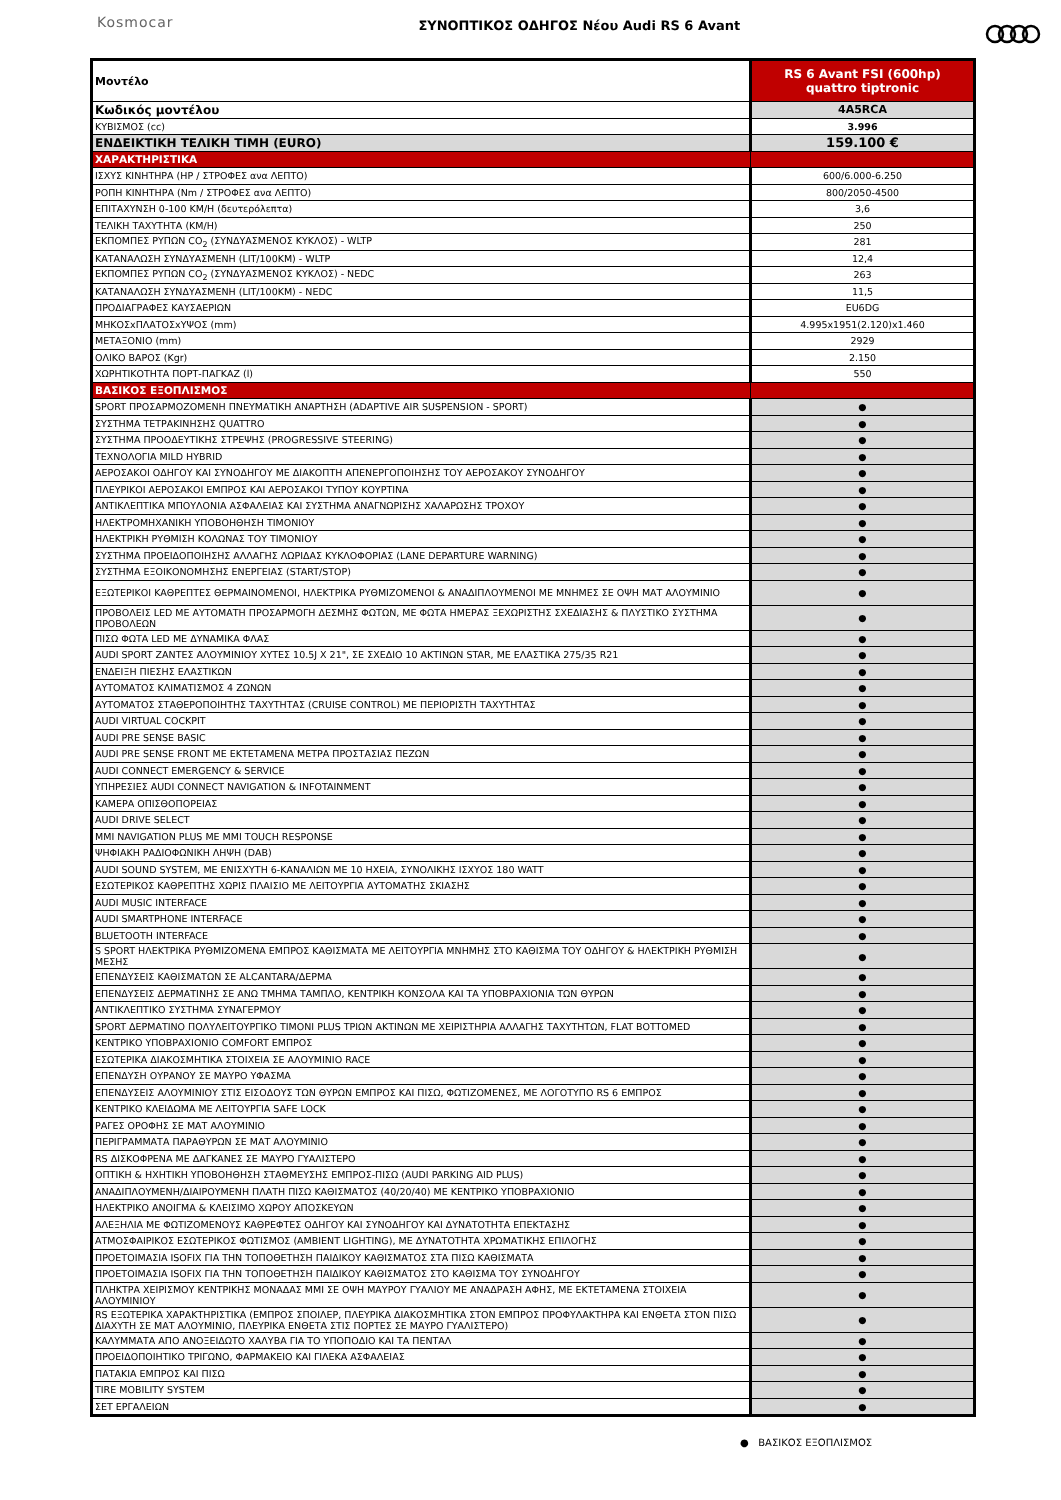Kosmocar
ΣΥΝΟΠΤΙΚΟΣ ΟΔΗΓΟΣ Νέου Audi RS 6 Avant
| Μοντέλο | RS 6 Avant FSI (600hp) quattro tiptronic |
| --- | --- |
| Κωδικός μοντέλου | 4A5RCA |
| ΚΥΒΙΣΜΟΣ (cc) | 3.996 |
| ΕΝΔΕΙΚΤΙΚΗ ΤΕΛΙΚΗ ΤΙΜΗ (EURO) | 159.100 € |
| ΧΑΡΑΚΤΗΡΙΣΤΙΚΑ | |
| ΙΣΧΥΣ ΚΙΝΗΤΗΡΑ (HP / ΣΤΡΟΦΕΣ ανα ΛΕΠΤΟ) | 600/6.000-6.250 |
| ΡΟΠΗ ΚΙΝΗΤΗΡΑ (Nm / ΣΤΡΟΦΕΣ ανα ΛΕΠΤΟ) | 800/2050-4500 |
| ΕΠΙΤΑΧΥΝΣΗ 0-100 ΚΜ/Η (δευτερόλεπτα) | 3,6 |
| ΤΕΛΙΚΗ ΤΑΧΥΤΗΤΑ (ΚΜ/Η) | 250 |
| ΕΚΠΟΜΠΕΣ ΡΥΠΩΝ CO<sub>2</sub> (ΣΥΝΔΥΑΣΜΕΝΟΣ ΚΥΚΛΟΣ) - WLTP | 281 |
| ΚΑΤΑΝΑΛΩΣΗ ΣΥΝΔΥΑΣΜΕΝΗ (LIT/100KM) - WLTP | 12,4 |
| ΕΚΠΟΜΠΕΣ ΡΥΠΩΝ CO<sub>2</sub> (ΣΥΝΔΥΑΣΜΕΝΟΣ ΚΥΚΛΟΣ) - NEDC | 263 |
| ΚΑΤΑΝΑΛΩΣΗ ΣΥΝΔΥΑΣΜΕΝΗ (LIT/100KM) - NEDC | 11,5 |
| ΠΡΟΔΙΑΓΡΑΦΕΣ ΚΑΥΣΑΕΡΙΩΝ | EU6DG |
| ΜΗΚΟΣxΠΛΑΤΟΣxΥΨΟΣ (mm) | 4.995x1951(2.120)x1.460 |
| ΜΕΤΑΞΟΝΙΟ (mm) | 2929 |
| ΟΛΙΚΟ ΒΑΡΟΣ (Kgr) | 2.150 |
| ΧΩΡΗΤΙΚΟΤΗΤΑ ΠΟΡΤ-ΠΑΓΚΑΖ (l) | 550 |
| ΒΑΣΙΚΟΣ ΕΞΟΠΛΙΣΜΟΣ | |
| SPORT ΠΡΟΣΑΡΜΟΖΟΜΕΝΗ ΠΝΕΥΜΑΤΙΚΗ ΑΝΑΡΤΗΣΗ (ADAPTIVE AIR SUSPENSION - SPORT) | ● |
| ΣΥΣΤΗΜΑ ΤΕΤΡΑΚΙΝΗΣΗΣ QUATTRO | ● |
| ΣΥΣΤΗΜΑ ΠΡΟΟΔΕΥΤΙΚΗΣ ΣΤΡΕΨΗΣ (PROGRESSIVE STEERING) | ● |
| ΤΕΧΝΟΛΟΓΙΑ MILD HYBRID | ● |
| ΑΕΡΟΣΑΚΟΙ ΟΔΗΓΟΥ ΚΑΙ ΣΥΝΟΔΗΓΟΥ ΜΕ ΔΙΑΚΟΠΤΗ ΑΠΕΝΕΡΓΟΠΟΙΗΣΗΣ ΤΟΥ ΑΕΡΟΣΑΚΟΥ ΣΥΝΟΔΗΓΟΥ | ● |
| ΠΛΕΥΡΙΚΟΙ ΑΕΡΟΣΑΚΟΙ ΕΜΠΡΟΣ ΚΑΙ ΑΕΡΟΣΑΚΟΙ ΤΥΠΟΥ ΚΟΥΡΤΙΝΑ | ● |
| ΑΝΤΙΚΛΕΠΤΙΚΑ ΜΠΟΥΛΟΝΙΑ ΑΣΦΑΛΕΙΑΣ ΚΑΙ ΣΥΣΤΗΜΑ ΑΝΑΓΝΩΡΙΣΗΣ ΧΑΛΑΡΩΣΗΣ ΤΡΟΧΟΥ | ● |
| ΗΛΕΚΤΡΟΜΗΧΑΝΙΚΗ ΥΠΟΒΟΗΘΗΣΗ ΤΙΜΟΝΙΟΥ | ● |
| ΗΛΕΚΤΡΙΚΗ ΡΥΘΜΙΣΗ ΚΟΛΩΝΑΣ ΤΟΥ ΤΙΜΟΝΙΟΥ | ● |
| ΣΥΣΤΗΜΑ ΠΡΟΕΙΔΟΠΟΙΗΣΗΣ ΑΛΛΑΓΗΣ ΛΩΡΙΔΑΣ ΚΥΚΛΟΦΟΡΙΑΣ (LANE DEPARTURE WARNING) | ● |
| ΣΥΣΤΗΜΑ ΕΞΟΙΚΟΝΟΜΗΣΗΣ ΕΝΕΡΓΕΙΑΣ (START/STOP) | ● |
| ΕΞΩΤΕΡΙΚΟΙ ΚΑΘΡΕΠΤΕΣ ΘΕΡΜΑΙΝΟΜΕΝΟΙ, ΗΛΕΚΤΡΙΚΑ ΡΥΘΜΙΖΟΜΕΝΟΙ & ΑΝΑΔΙΠΛΟΥΜΕΝΟΙ ΜΕ ΜΝΗΜΕΣ ΣΕ ΟΨΗ ΜΑΤ ΑΛΟΥΜΙΝΙΟ | ● |
| ΠΡΟΒΟΛΕΙΣ LED ΜΕ ΑΥΤΟΜΑΤΗ ΠΡΟΣΑΡΜΟΓΗ ΔΕΣΜΗΣ ΦΩΤΩΝ, ΜΕ ΦΩΤΑ ΗΜΕΡΑΣ ΞΕΧΩΡΙΣΤΗΣ ΣΧΕΔΙΑΣΗΣ & ΠΛΥΣΤΙΚΟ ΣΥΣΤΗΜΑ ΠΡΟΒΟΛΕΩΝ | ● |
| ΠΙΣΩ ΦΩΤΑ LED ΜΕ ΔΥΝΑΜΙΚΑ ΦΛΑΣ | ● |
| AUDI SPORT ΖΑΝΤΕΣ ΑΛΟΥΜΙΝΙΟΥ ΧΥΤΕΣ 10.5J X 21", ΣΕ ΣΧΕΔΙΟ 10 ΑΚΤΙΝΩΝ STAR, ΜΕ ΕΛΑΣΤΙΚΑ 275/35 R21 | ● |
| ΕΝΔΕΙΞΗ ΠΙΕΣΗΣ ΕΛΑΣΤΙΚΩΝ | ● |
| ΑΥΤΟΜΑΤΟΣ ΚΛΙΜΑΤΙΣΜΟΣ 4 ΖΩΝΩΝ | ● |
| ΑΥΤΟΜΑΤΟΣ ΣΤΑΘΕΡΟΠΟΙΗΤΗΣ ΤΑΧΥΤΗΤΑΣ (CRUISE CONTROL) ΜΕ ΠΕΡΙΟΡΙΣΤΗ ΤΑΧΥΤΗΤΑΣ | ● |
| AUDI VIRTUAL COCKPIT | ● |
| AUDI PRE SENSE BASIC | ● |
| AUDI PRE SENSE FRONT ΜΕ ΕΚΤΕΤΑΜΕΝΑ ΜΕΤΡΑ ΠΡΟΣΤΑΣΙΑΣ ΠΕΖΩΝ | ● |
| AUDI CONNECT EMERGENCY & SERVICE | ● |
| ΥΠΗΡΕΣΙΕΣ AUDI CONNECT NAVIGATION & INFOTAINMENT | ● |
| ΚΑΜΕΡΑ ΟΠΙΣΘΟΠΟΡΕΙΑΣ | ● |
| AUDI DRIVE SELECT | ● |
| MMI NAVIGATION PLUS ΜΕ MMI TOUCH RESPONSE | ● |
| ΨΗΦΙΑΚΗ ΡΑΔΙΟΦΩΝΙΚΗ ΛΗΨΗ (DAB) | ● |
| AUDI SOUND SYSTEM, ΜΕ ΕΝΙΣΧΥΤΗ 6-ΚΑΝΑΛΙΩΝ ΜΕ 10 ΗΧΕΙΑ, ΣΥΝΟΛΙΚΗΣ ΙΣΧΥΟΣ 180 WATT | ● |
| ΕΣΩΤΕΡΙΚΟΣ ΚΑΘΡΕΠΤΗΣ ΧΩΡΙΣ ΠΛΑΙΣΙΟ ΜΕ ΛΕΙΤΟΥΡΓΙΑ ΑΥΤΟΜΑΤΗΣ ΣΚΙΑΣΗΣ | ● |
| AUDI MUSIC INTERFACE | ● |
| AUDI SMARTPHONE INTERFACE | ● |
| BLUETOOTH INTERFACE | ● |
| S SPORT ΗΛΕΚΤΡΙΚΑ ΡΥΘΜΙΖΟΜΕΝΑ ΕΜΠΡΟΣ ΚΑΘΙΣΜΑΤΑ ΜΕ ΛΕΙΤΟΥΡΓΙΑ ΜΝΗΜΗΣ ΣΤΟ ΚΑΘΙΣΜΑ ΤΟΥ ΟΔΗΓΟΥ & ΗΛΕΚΤΡΙΚΗ ΡΥΘΜΙΣΗ ΜΕΣΗΣ | ● |
| ΕΠΕΝΔΥΣΕΙΣ ΚΑΘΙΣΜΑΤΩΝ ΣΕ ALCANTARA/ΔΕΡΜΑ | ● |
| ΕΠΕΝΔΥΣΕΙΣ ΔΕΡΜΑΤΙΝΗΣ ΣΕ ΑΝΩ ΤΜΗΜΑ ΤΑΜΠΛΟ, ΚΕΝΤΡΙΚΗ ΚΟΝΣΟΛΑ ΚΑΙ ΤΑ ΥΠΟΒΡΑΧΙΟΝΙΑ ΤΩΝ ΘΥΡΩΝ | ● |
| ΑΝΤΙΚΛΕΠΤΙΚΟ ΣΥΣΤΗΜΑ ΣΥΝΑΓΕΡΜΟΥ | ● |
| SPORT ΔΕΡΜΑΤΙΝΟ ΠΟΛΥΛΕΙΤΟΥΡΓΙΚΟ ΤΙΜΟΝΙ PLUS ΤΡΙΩΝ ΑΚΤΙΝΩΝ ΜΕ ΧΕΙΡΙΣΤΗΡΙΑ ΑΛΛΑΓΗΣ ΤΑΧΥΤΗΤΩΝ, FLAT BOTTOMED | ● |
| ΚΕΝΤΡΙΚΟ ΥΠΟΒΡΑΧΙΟΝΙΟ COMFORT ΕΜΠΡΟΣ | ● |
| ΕΣΩΤΕΡΙΚΑ ΔΙΑΚΟΣΜΗΤΙΚΑ ΣΤΟΙΧΕΙΑ ΣΕ ΑΛΟΥΜΙΝΙΟ RACE | ● |
| ΕΠΕΝΔΥΣΗ ΟΥΡΑΝΟΥ ΣΕ ΜΑΥΡΟ ΥΦΑΣΜΑ | ● |
| ΕΠΕΝΔΥΣΕΙΣ ΑΛΟΥΜΙΝΙΟΥ ΣΤΙΣ ΕΙΣΟΔΟΥΣ ΤΩΝ ΘΥΡΩΝ ΕΜΠΡΟΣ ΚΑΙ ΠΙΣΩ, ΦΩΤΙΖΟΜΕΝΕΣ, ΜΕ ΛΟΓΟΤΥΠΟ RS 6 ΕΜΠΡΟΣ | ● |
| ΚΕΝΤΡΙΚΟ ΚΛΕΙΔΩΜΑ ΜΕ ΛΕΙΤΟΥΡΓΙΑ SAFE LOCK | ● |
| ΡΑΓΕΣ ΟΡΟΦΗΣ ΣΕ ΜΑΤ ΑΛΟΥΜΙΝΙΟ | ● |
| ΠΕΡΙΓΡΑΜΜΑΤΑ ΠΑΡΑΘΥΡΩΝ ΣΕ ΜΑΤ ΑΛΟΥΜΙΝΙΟ | ● |
| RS ΔΙΣΚΟΦΡΕΝΑ ΜΕ ΔΑΓΚΑΝΕΣ ΣΕ ΜΑΥΡΟ ΓΥΑΛΙΣΤΕΡΟ | ● |
| ΟΠΤΙΚΗ & ΗΧΗΤΙΚΗ ΥΠΟΒΟΗΘΗΣΗ ΣΤΑΘΜΕΥΣΗΣ ΕΜΠΡΟΣ-ΠΙΣΩ (AUDI PARKING AID PLUS) | ● |
| ΑΝΑΔΙΠΛΟΥΜΕΝΗ/ΔΙΑΙΡΟΥΜΕΝΗ ΠΛΑΤΗ ΠΙΣΩ ΚΑΘΙΣΜΑΤΟΣ (40/20/40) ΜΕ ΚΕΝΤΡΙΚΟ ΥΠΟΒΡΑΧΙΟΝΙΟ | ● |
| ΗΛΕΚΤΡΙΚΟ ΑΝΟΙΓΜΑ & ΚΛΕΙΣΙΜΟ ΧΩΡΟΥ ΑΠΟΣΚΕΥΩΝ | ● |
| ΑΛΕΞΗΛΙΑ ΜΕ ΦΩΤΙΖΟΜΕΝΟΥΣ ΚΑΘΡΕΦΤΕΣ ΟΔΗΓΟΥ ΚΑΙ ΣΥΝΟΔΗΓΟΥ ΚΑΙ ΔΥΝΑΤΟΤΗΤΑ ΕΠΕΚΤΑΣΗΣ | ● |
| ΑΤΜΟΣΦΑΙΡΙΚΟΣ ΕΣΩΤΕΡΙΚΟΣ ΦΩΤΙΣΜΟΣ (AMBIENT LIGHTING), ΜΕ ΔΥΝΑΤΟΤΗΤΑ ΧΡΩΜΑΤΙΚΗΣ ΕΠΙΛΟΓΗΣ | ● |
| ΠΡΟΕΤΟΙΜΑΣΙΑ ISOFIX ΓΙΑ ΤΗΝ ΤΟΠΟΘΕΤΗΣΗ ΠΑΙΔΙΚΟΥ ΚΑΘΙΣΜΑΤΟΣ ΣΤΑ ΠΙΣΩ ΚΑΘΙΣΜΑΤΑ | ● |
| ΠΡΟΕΤΟΙΜΑΣΙΑ ISOFIX ΓΙΑ ΤΗΝ ΤΟΠΟΘΕΤΗΣΗ ΠΑΙΔΙΚΟΥ ΚΑΘΙΣΜΑΤΟΣ ΣΤΟ ΚΑΘΙΣΜΑ ΤΟΥ ΣΥΝΟΔΗΓΟΥ | ● |
| ΠΛΗΚΤΡΑ ΧΕΙΡΙΣΜΟΥ ΚΕΝΤΡΙΚΗΣ ΜΟΝΑΔΑΣ MMI ΣΕ ΟΨΗ ΜΑΥΡΟΥ ΓΥΑΛΙΟΥ ΜΕ ΑΝΑΔΡΑΣΗ ΑΦΗΣ, ΜΕ ΕΚΤΕΤΑΜΕΝΑ ΣΤΟΙΧΕΙΑ ΑΛΟΥΜΙΝΙΟΥ | ● |
| RS ΕΞΩΤΕΡΙΚΑ ΧΑΡΑΚΤΗΡΙΣΤΙΚΑ (ΕΜΠΡΟΣ ΣΠΟΙΛΕΡ, ΠΛΕΥΡΙΚΑ ΔΙΑΚΟΣΜΗΤΙΚΑ ΣΤΟΝ ΕΜΠΡΟΣ ΠΡΟΦΥΛΑΚΤΗΡΑ ΚΑΙ ΕΝΘΕΤΑ ΣΤΟΝ ΠΙΣΩ ΔΙΑΧΥΤΗ ΣΕ ΜΑΤ ΑΛΟΥΜΙΝΙΟ, ΠΛΕΥΡΙΚΑ ΕΝΘΕΤΑ ΣΤΙΣ ΠΟΡΤΕΣ ΣΕ ΜΑΥΡΟ ΓΥΑΛΙΣΤΕΡΟ) | ● |
| ΚΑΛΥΜΜΑΤΑ ΑΠΟ ΑΝΟΞΕΙΔΩΤΟ ΧΑΛΥΒΑ ΓΙΑ ΤΟ ΥΠΟΠΟΔΙΟ ΚΑΙ ΤΑ ΠΕΝΤΑΛ | ● |
| ΠΡΟΕΙΔΟΠΟΙΗΤΙΚΟ ΤΡΙΓΩΝΟ, ΦΑΡΜΑΚΕΙΟ ΚΑΙ ΓΙΛΕΚΑ ΑΣΦΑΛΕΙΑΣ | ● |
| ΠΑΤΑΚΙΑ ΕΜΠΡΟΣ ΚΑΙ ΠΙΣΩ | ● |
| TIRE MOBILITY SYSTEM | ● |
| ΣΕΤ ΕΡΓΑΛΕΙΩΝ | ● |
● ΒΑΣΙΚΟΣ ΕΞΟΠΛΙΣΜΟΣ